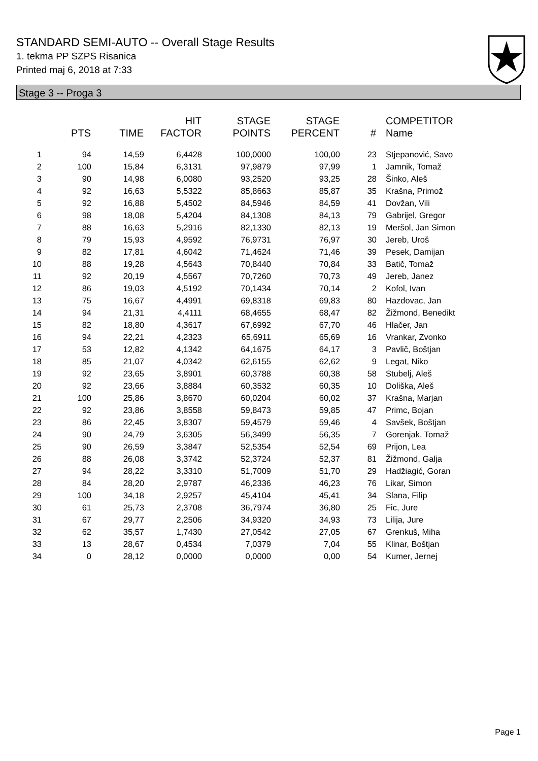STANDARD SEMI-AUTO -- Overall Stage Results
1. tekma PP SZPS Risanica
Printed maj 6, 2018 at 7:33
Stage 3 -- Proga 3
| | PTS | TIME | HIT FACTOR | STAGE POINTS | STAGE PERCENT | # | COMPETITOR Name |
| --- | --- | --- | --- | --- | --- | --- | --- |
| 1 | 94 | 14,59 | 6,4428 | 100,0000 | 100,00 | 23 | Stjepanović, Savo |
| 2 | 100 | 15,84 | 6,3131 | 97,9879 | 97,99 | 1 | Jamnik, Tomaž |
| 3 | 90 | 14,98 | 6,0080 | 93,2520 | 93,25 | 28 | Šinko, Aleš |
| 4 | 92 | 16,63 | 5,5322 | 85,8663 | 85,87 | 35 | Krašna, Primož |
| 5 | 92 | 16,88 | 5,4502 | 84,5946 | 84,59 | 41 | Dovžan, Vili |
| 6 | 98 | 18,08 | 5,4204 | 84,1308 | 84,13 | 79 | Gabrijel, Gregor |
| 7 | 88 | 16,63 | 5,2916 | 82,1330 | 82,13 | 19 | Meršol, Jan Simon |
| 8 | 79 | 15,93 | 4,9592 | 76,9731 | 76,97 | 30 | Jereb, Uroš |
| 9 | 82 | 17,81 | 4,6042 | 71,4624 | 71,46 | 39 | Pesek, Damijan |
| 10 | 88 | 19,28 | 4,5643 | 70,8440 | 70,84 | 33 | Batič, Tomaž |
| 11 | 92 | 20,19 | 4,5567 | 70,7260 | 70,73 | 49 | Jereb, Janez |
| 12 | 86 | 19,03 | 4,5192 | 70,1434 | 70,14 | 2 | Kofol, Ivan |
| 13 | 75 | 16,67 | 4,4991 | 69,8318 | 69,83 | 80 | Hazdovac, Jan |
| 14 | 94 | 21,31 | 4,4111 | 68,4655 | 68,47 | 82 | Žižmond, Benedikt |
| 15 | 82 | 18,80 | 4,3617 | 67,6992 | 67,70 | 46 | Hlačer, Jan |
| 16 | 94 | 22,21 | 4,2323 | 65,6911 | 65,69 | 16 | Vrankar, Zvonko |
| 17 | 53 | 12,82 | 4,1342 | 64,1675 | 64,17 | 3 | Pavlič, Boštjan |
| 18 | 85 | 21,07 | 4,0342 | 62,6155 | 62,62 | 9 | Legat, Niko |
| 19 | 92 | 23,65 | 3,8901 | 60,3788 | 60,38 | 58 | Stubelj, Aleš |
| 20 | 92 | 23,66 | 3,8884 | 60,3532 | 60,35 | 10 | Doliška, Aleš |
| 21 | 100 | 25,86 | 3,8670 | 60,0204 | 60,02 | 37 | Krašna, Marjan |
| 22 | 92 | 23,86 | 3,8558 | 59,8473 | 59,85 | 47 | Primc, Bojan |
| 23 | 86 | 22,45 | 3,8307 | 59,4579 | 59,46 | 4 | Savšek, Boštjan |
| 24 | 90 | 24,79 | 3,6305 | 56,3499 | 56,35 | 7 | Gorenjak, Tomaž |
| 25 | 90 | 26,59 | 3,3847 | 52,5354 | 52,54 | 69 | Prijon, Lea |
| 26 | 88 | 26,08 | 3,3742 | 52,3724 | 52,37 | 81 | Žižmond, Galja |
| 27 | 94 | 28,22 | 3,3310 | 51,7009 | 51,70 | 29 | Hadžiagić, Goran |
| 28 | 84 | 28,20 | 2,9787 | 46,2336 | 46,23 | 76 | Likar, Simon |
| 29 | 100 | 34,18 | 2,9257 | 45,4104 | 45,41 | 34 | Slana, Filip |
| 30 | 61 | 25,73 | 2,3708 | 36,7974 | 36,80 | 25 | Fic, Jure |
| 31 | 67 | 29,77 | 2,2506 | 34,9320 | 34,93 | 73 | Lilija, Jure |
| 32 | 62 | 35,57 | 1,7430 | 27,0542 | 27,05 | 67 | Grenkuš, Miha |
| 33 | 13 | 28,67 | 0,4534 | 7,0379 | 7,04 | 55 | Klinar, Boštjan |
| 34 | 0 | 28,12 | 0,0000 | 0,0000 | 0,00 | 54 | Kumer, Jernej |
Page 1